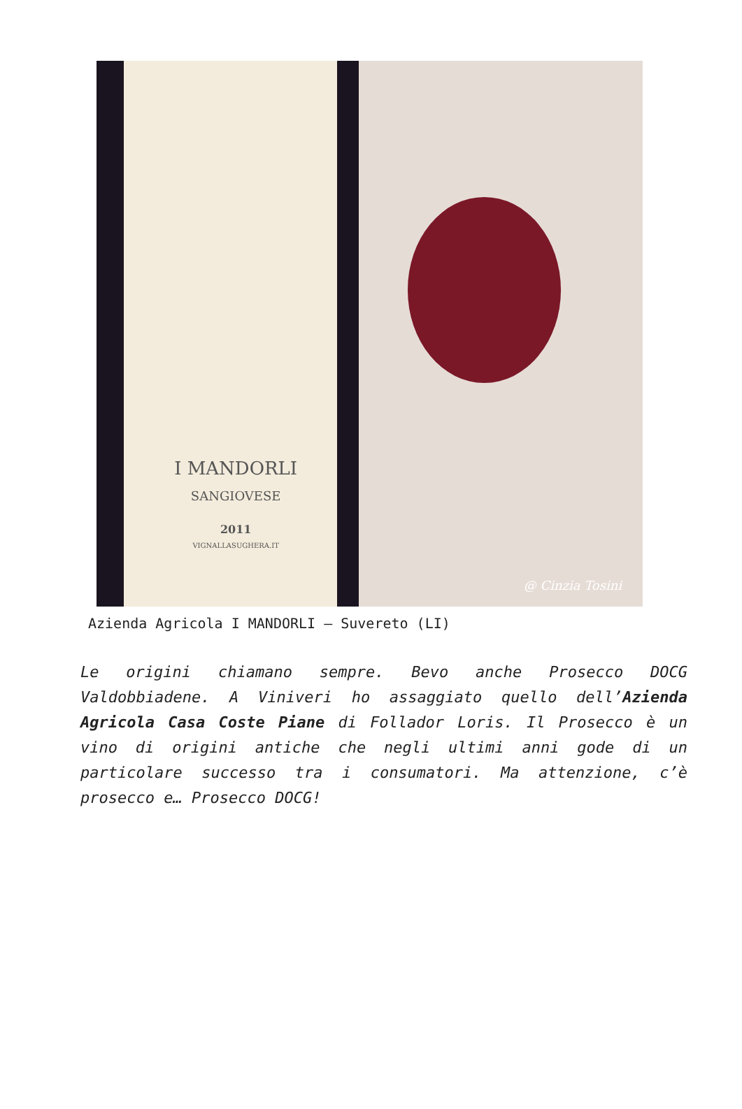I MANDORLI
SANGIOVESE
2011
VIGNALLASUGHERA.IT
@ Cinzia Tosini
Azienda Agricola I MANDORLI – Suvereto (LI)
Le origini chiamano sempre. Bevo anche Prosecco DOCG Valdobbiadene. A Viniveri ho assaggiato quello dell’Azienda Agricola Casa Coste Piane di Follador Loris. Il Prosecco è un vino di origini antiche che negli ultimi anni gode di un particolare successo tra i consumatori. Ma attenzione, c’è prosecco e… Prosecco DOCG!